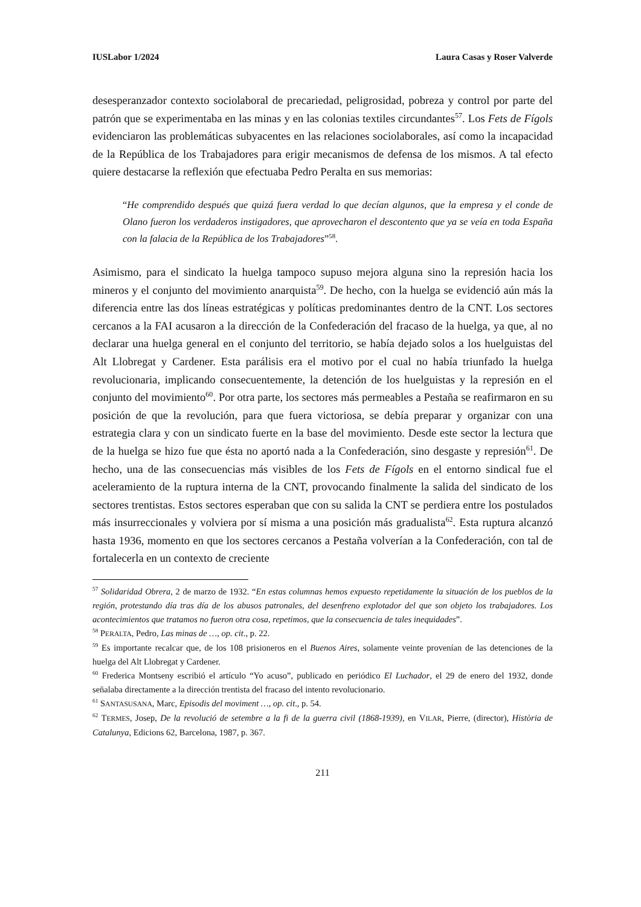IUSLabor 1/2024 Laura Casas y Roser Valverde
desesperanzador contexto sociolaboral de precariedad, peligrosidad, pobreza y control por parte del patrón que se experimentaba en las minas y en las colonias textiles circundantes<sup>57</sup>. Los Fets de Fígols evidenciaron las problemáticas subyacentes en las relaciones sociolaborales, así como la incapacidad de la República de los Trabajadores para erigir mecanismos de defensa de los mismos. A tal efecto quiere destacarse la reflexión que efectuaba Pedro Peralta en sus memorias:
“He comprendido después que quizá fuera verdad lo que decían algunos, que la empresa y el conde de Olano fueron los verdaderos instigadores, que aprovecharon el descontento que ya se veía en toda España con la falacia de la República de los Trabajadores”<sup>58</sup>.
Asimismo, para el sindicato la huelga tampoco supuso mejora alguna sino la represión hacia los mineros y el conjunto del movimiento anarquista<sup>59</sup>. De hecho, con la huelga se evidenció aún más la diferencia entre las dos líneas estratégicas y políticas predominantes dentro de la CNT. Los sectores cercanos a la FAI acusaron a la dirección de la Confederación del fracaso de la huelga, ya que, al no declarar una huelga general en el conjunto del territorio, se había dejado solos a los huelguistas del Alt Llobregat y Cardener. Esta parálisis era el motivo por el cual no había triunfado la huelga revolucionaria, implicando consecuentemente, la detención de los huelguistas y la represión en el conjunto del movimiento<sup>60</sup>. Por otra parte, los sectores más permeables a Pestaña se reafirmaron en su posición de que la revolución, para que fuera victoriosa, se debía preparar y organizar con una estrategia clara y con un sindicato fuerte en la base del movimiento. Desde este sector la lectura que de la huelga se hizo fue que ésta no aportó nada a la Confederación, sino desgaste y represión<sup>61</sup>. De hecho, una de las consecuencias más visibles de los Fets de Fígols en el entorno sindical fue el aceleramiento de la ruptura interna de la CNT, provocando finalmente la salida del sindicato de los sectores trentistas. Estos sectores esperaban que con su salida la CNT se perdiera entre los postulados más insurreccionales y volviera por sí misma a una posición más gradualista<sup>62</sup>. Esta ruptura alcanzó hasta 1936, momento en que los sectores cercanos a Pestaña volverían a la Confederación, con tal de fortalecerla en un contexto de creciente
<sup>57</sup> Solidaridad Obrera, 2 de marzo de 1932. “En estas columnas hemos expuesto repetidamente la situación de los pueblos de la región, protestando día tras día de los abusos patronales, del desenfreno explotador del que son objeto los trabajadores. Los acontecimientos que tratamos no fueron otra cosa, repetimos, que la consecuencia de tales inequidades”.
<sup>58</sup> PERALTA, Pedro, Las minas de …, op. cit., p. 22.
<sup>59</sup> Es importante recalcar que, de los 108 prisioneros en el Buenos Aires, solamente veinte provenían de las detenciones de la huelga del Alt Llobregat y Cardener.
<sup>60</sup> Frederica Montseny escribió el artículo “Yo acuso”, publicado en periódico El Luchador, el 29 de enero del 1932, donde señalaba directamente a la dirección trentista del fracaso del intento revolucionario.
<sup>61</sup> SANTASUSANA, Marc, Episodis del moviment …, op. cit., p. 54.
<sup>62</sup> TERMES, Josep, De la revolució de setembre a la fi de la guerra civil (1868-1939), en VILAR, Pierre, (director), Història de Catalunya, Edicions 62, Barcelona, 1987, p. 367.
211